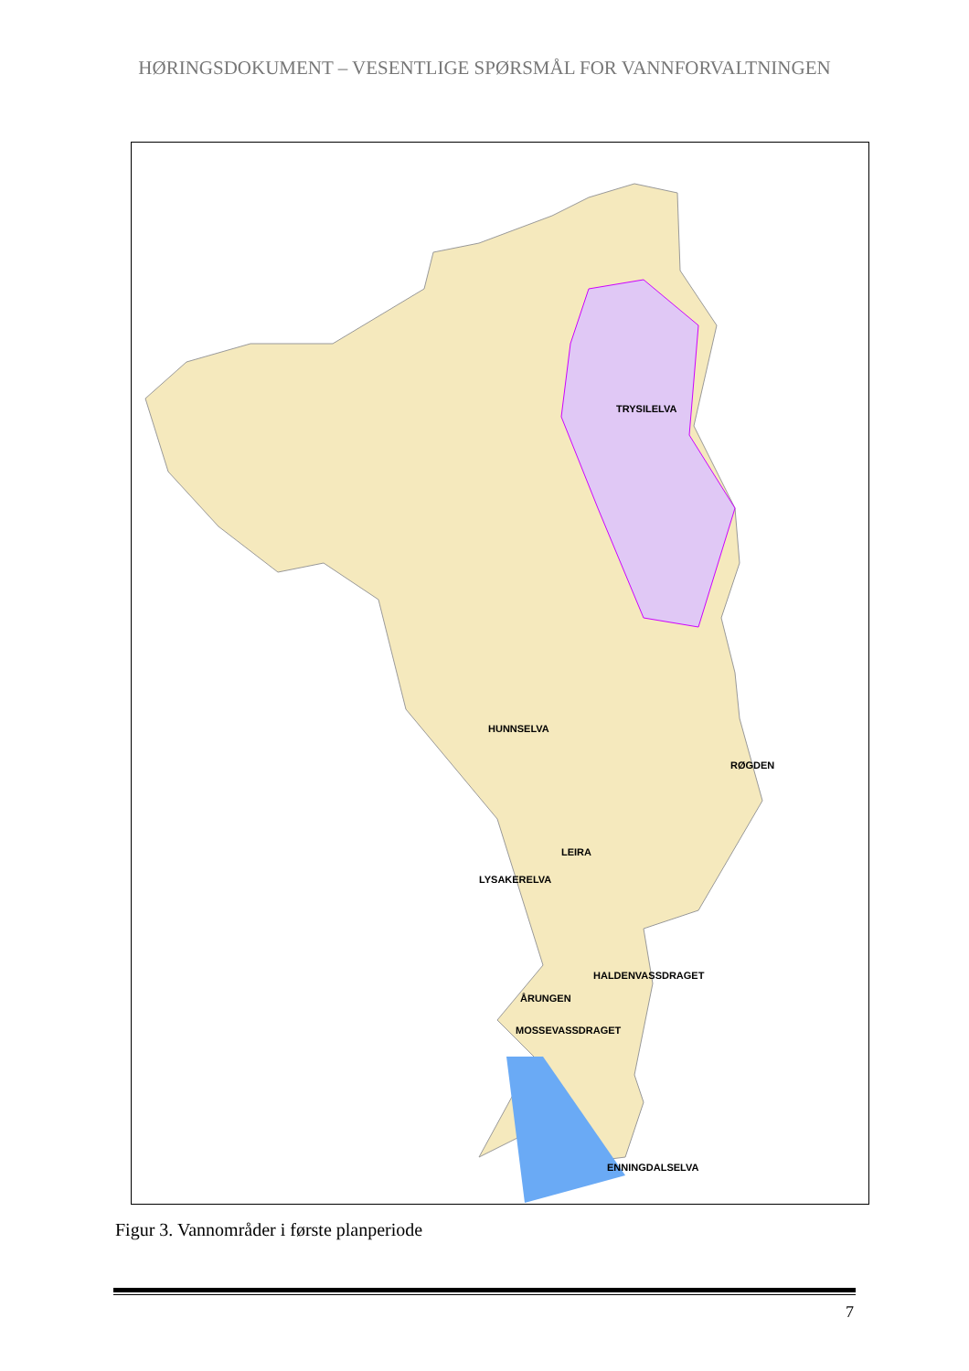HØRINGSDOKUMENT – VESENTLIGE SPØRSMÅL FOR VANNFORVALTNINGEN
TRYSILELVA
HUNNSELVA
RØGDEN
LEIRA
LYSAKERELVA
HALDENVASSDRAGET
ÅRUNGEN
MOSSEVASSDRAGET
ENNINGDALSELVA
Figur 3. Vannområder i første planperiode
7